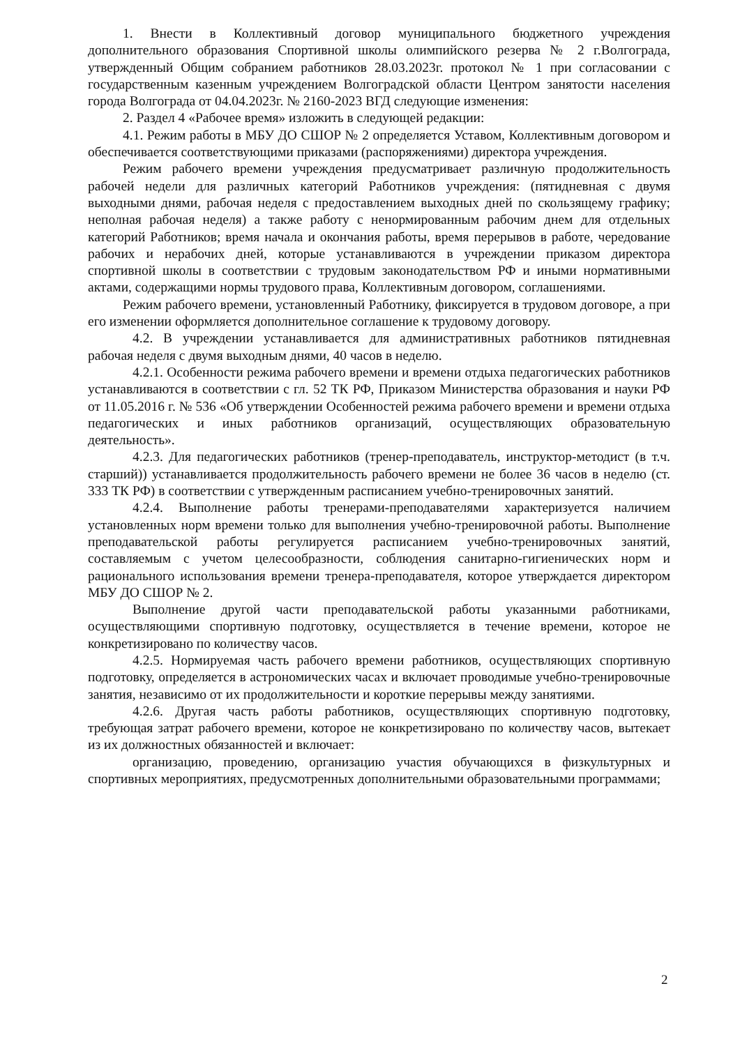1. Внести в Коллективный договор муниципального бюджетного учреждения дополнительного образования Спортивной школы олимпийского резерва № 2 г.Волгограда, утвержденный Общим собранием работников 28.03.2023г. протокол № 1 при согласовании с государственным казенным учреждением Волгоградской области Центром занятости населения города Волгограда от 04.04.2023г. № 2160-2023 ВГД следующие изменения:
2. Раздел 4 «Рабочее время» изложить в следующей редакции:
4.1. Режим работы в МБУ ДО СШОР № 2 определяется Уставом, Коллективным договором и обеспечивается соответствующими приказами (распоряжениями) директора учреждения.
Режим рабочего времени учреждения предусматривает различную продолжительность рабочей недели для различных категорий Работников учреждения: (пятидневная с двумя выходными днями, рабочая неделя с предоставлением выходных дней по скользящему графику; неполная рабочая неделя) а также работу с ненормированным рабочим днем для отдельных категорий Работников; время начала и окончания работы, время перерывов в работе, чередование рабочих и нерабочих дней, которые устанавливаются в учреждении приказом директора спортивной школы в соответствии с трудовым законодательством РФ и иными нормативными актами, содержащими нормы трудового права, Коллективным договором, соглашениями.
Режим рабочего времени, установленный Работнику, фиксируется в трудовом договоре, а при его изменении оформляется дополнительное соглашение к трудовому договору.
4.2. В учреждении устанавливается для административных работников пятидневная рабочая неделя с двумя выходным днями, 40 часов в неделю.
4.2.1. Особенности режима рабочего времени и времени отдыха педагогических работников устанавливаются в соответствии с гл. 52 ТК РФ, Приказом Министерства образования и науки РФ от 11.05.2016 г. № 536 «Об утверждении Особенностей режима рабочего времени и времени отдыха педагогических и иных работников организаций, осуществляющих образовательную деятельность».
4.2.3. Для педагогических работников (тренер-преподаватель, инструктор-методист (в т.ч. старший)) устанавливается продолжительность рабочего времени не более 36 часов в неделю (ст. 333 ТК РФ) в соответствии с утвержденным расписанием учебно-тренировочных занятий.
4.2.4. Выполнение работы тренерами-преподавателями характеризуется наличием установленных норм времени только для выполнения учебно-тренировочной работы. Выполнение преподавательской работы регулируется расписанием учебно-тренировочных занятий, составляемым с учетом целесообразности, соблюдения санитарно-гигиенических норм и рационального использования времени тренера-преподавателя, которое утверждается директором МБУ ДО СШОР № 2.
Выполнение другой части преподавательской работы указанными работниками, осуществляющими спортивную подготовку, осуществляется в течение времени, которое не конкретизировано по количеству часов.
4.2.5. Нормируемая часть рабочего времени работников, осуществляющих спортивную подготовку, определяется в астрономических часах и включает проводимые учебно-тренировочные занятия, независимо от их продолжительности и короткие перерывы между занятиями.
4.2.6. Другая часть работы работников, осуществляющих спортивную подготовку, требующая затрат рабочего времени, которое не конкретизировано по количеству часов, вытекает из их должностных обязанностей и включает:
организацию, проведению, организацию участия обучающихся в физкультурных и спортивных мероприятиях, предусмотренных дополнительными образовательными программами;
2